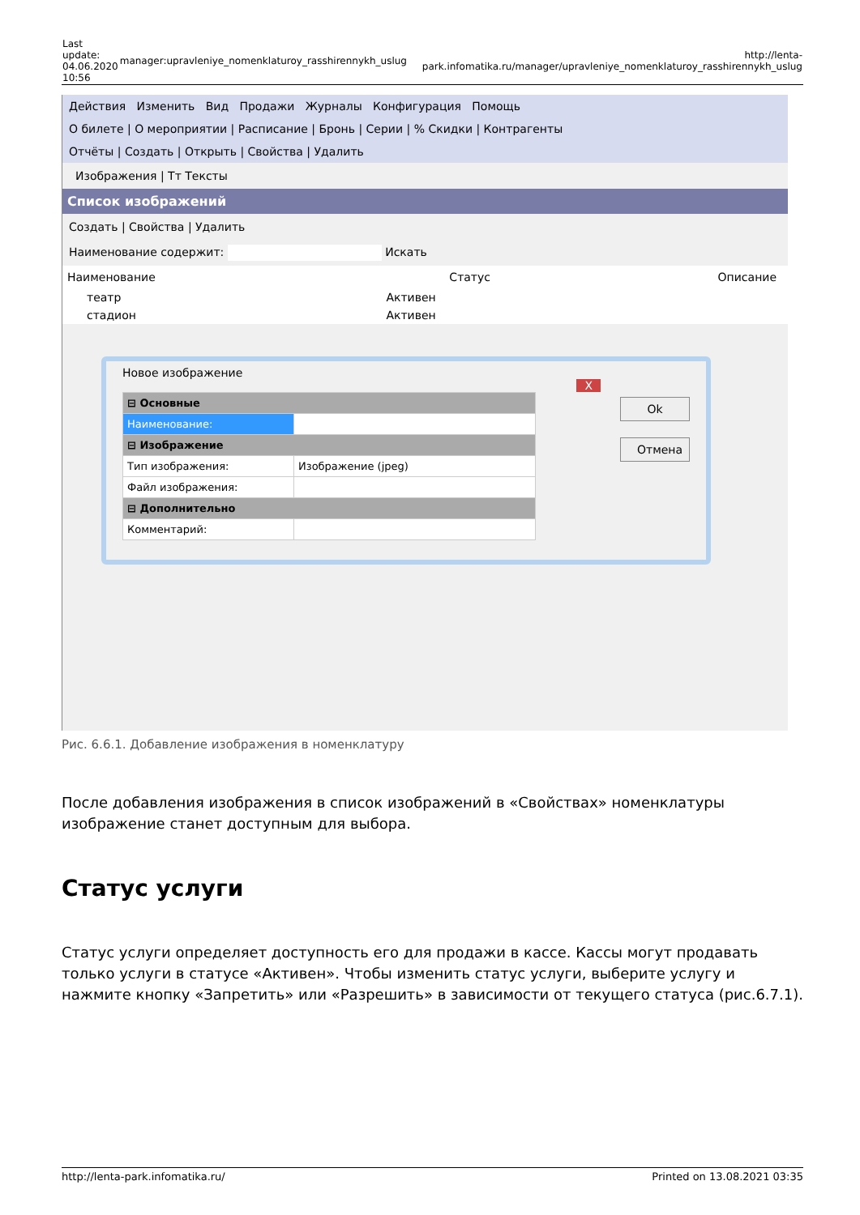| Last update: 04.06.2020 10:56 | manager:upravleniye_nomenklaturoy_rasshirennykh_uslug | http://lenta-park.infomatika.ru/manager/upravleniye_nomenklaturoy_rasshirennykh_uslug |
Действия Изменить Вид Продажи Журналы Конфигурация Помощь
О билете | О мероприятии | Расписание | Бронь | Серии | % Скидки | Контрагенты
Отчёты | Создать | Открыть | Свойства | Удалить
Изображения | Тт Тексты
Список изображений
Создать | Свойства | Удалить
Наименование содержит: Искать
| Наименование | Статус | Описание |
| --- | --- | --- |
| театр | Активен | |
| стадион | Активен | |
Новое изображение X
| ⊟ Основные | |
| Наименование: | |
| ⊟ Изображение | |
| Тип изображения: | Изображение (jpeg) |
| Файл изображения: | |
| ⊟ Дополнительно | |
| Комментарий: | |
Ok
Отмена
Рис. 6.6.1. Добавление изображения в номенклатуру
После добавления изображения в список изображений в «Свойствах» номенклатуры изображение станет доступным для выбора.
Статус услуги
Статус услуги определяет доступность его для продажи в кассе. Кассы могут продавать только услуги в статусе «Активен». Чтобы изменить статус услуги, выберите услугу и нажмите кнопку «Запретить» или «Разрешить» в зависимости от текущего статуса (рис.6.7.1).
http://lenta-park.infomatika.ru/ Printed on 13.08.2021 03:35